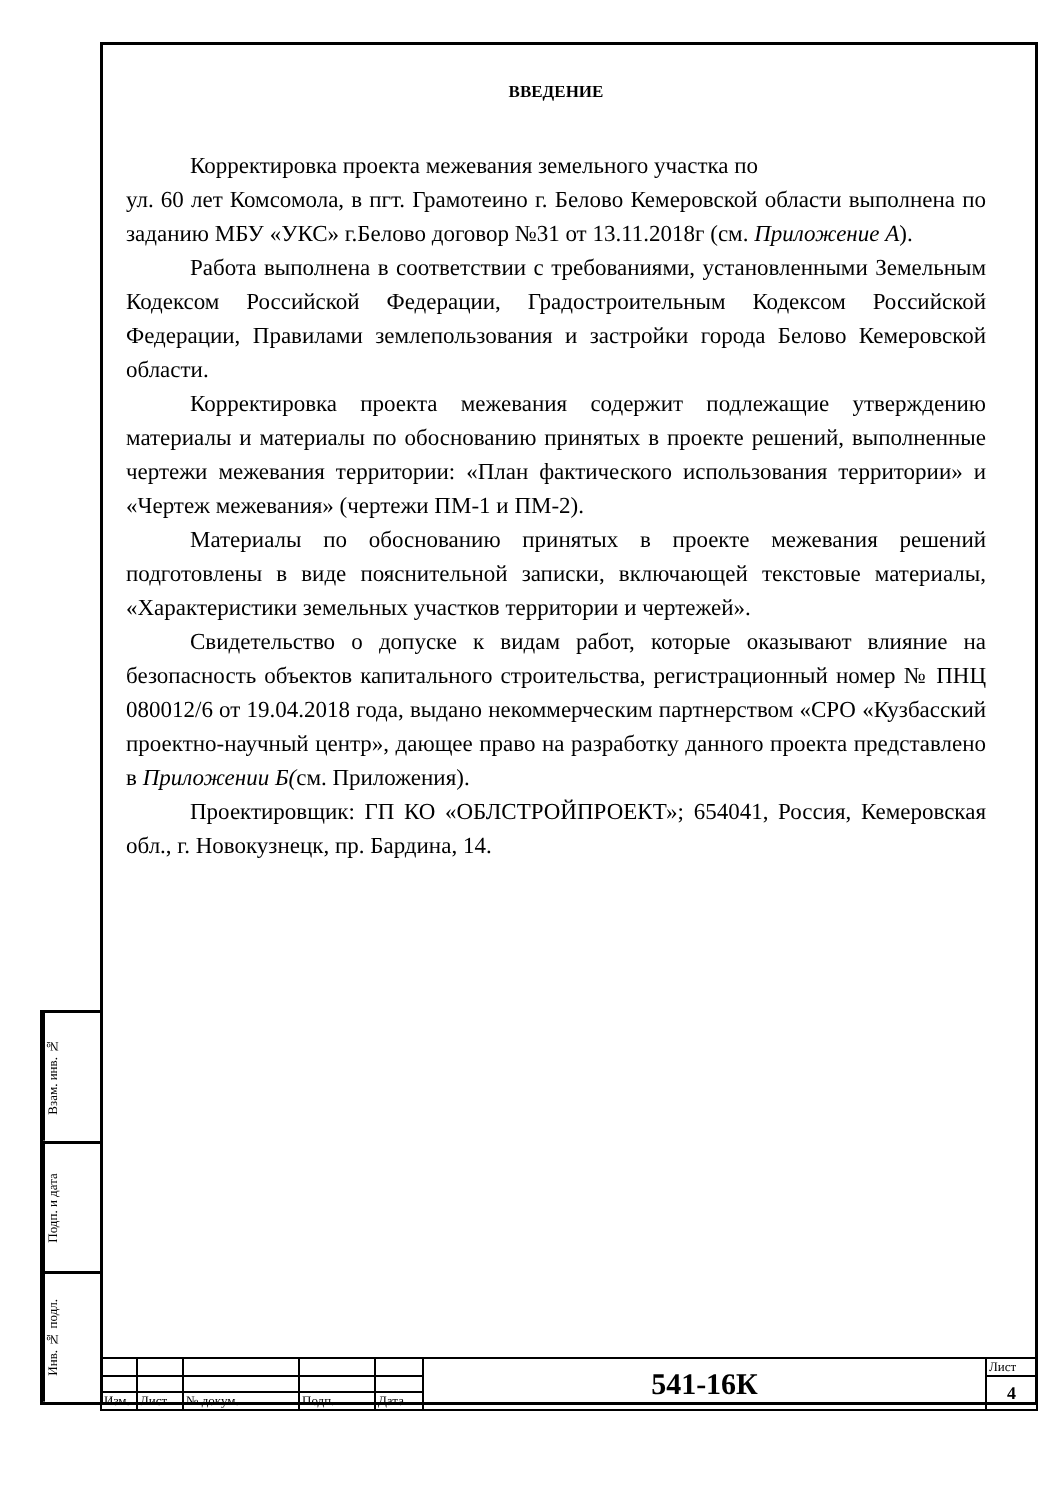ВВЕДЕНИЕ
Корректировка проекта межевания земельного участка по
ул. 60 лет Комсомола, в пгт. Грамотеино г. Белово Кемеровской области выполнена по заданию МБУ «УКС» г.Белово договор №31 от 13.11.2018г (см. Приложение А).
Работа выполнена в соответствии с требованиями, установленными Земельным Кодексом Российской Федерации, Градостроительным Кодексом Российской Федерации, Правилами землепользования и застройки города Белово Кемеровской области.
Корректировка проекта межевания содержит подлежащие утверждению материалы и материалы по обоснованию принятых в проекте решений, выполненные чертежи межевания территории: «План фактического использования территории» и «Чертеж межевания» (чертежи ПМ-1 и ПМ-2).
Материалы по обоснованию принятых в проекте межевания решений подготовлены в виде пояснительной записки, включающей текстовые материалы, «Характеристики земельных участков территории и чертежей».
Свидетельство о допуске к видам работ, которые оказывают влияние на безопасность объектов капитального строительства, регистрационный номер № ПНЦ 080012/6 от 19.04.2018 года, выдано некоммерческим партнерством «СРО «Кузбасский проектно-научный центр», дающее право на разработку данного проекта представлено в Приложении Б(см. Приложения).
Проектировщик: ГП КО «ОБЛСТРОЙПРОЕКТ»; 654041, Россия, Кемеровская обл., г. Новокузнецк, пр. Бардина, 14.
Взам. инв. №
Подп. и дата
Инв. № подл.
| | | | | | 541-16К | Лист |
| | | | | | | 4 |
| Изм. | Лист | № докум. | Подп. | Дата | | |